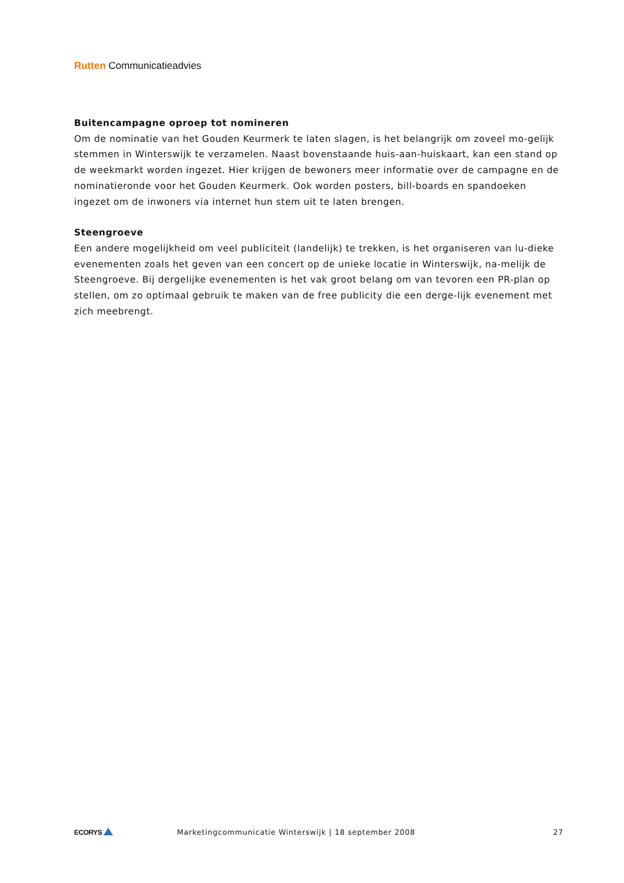Rutten Communicatieadvies
Buitencampagne oproep tot nomineren
Om de nominatie van het Gouden Keurmerk te laten slagen, is het belangrijk om zoveel mo-gelijk stemmen in Winterswijk te verzamelen. Naast bovenstaande huis-aan-huiskaart, kan een stand op de weekmarkt worden ingezet. Hier krijgen de bewoners meer informatie over de campagne en de nominatieronde voor het Gouden Keurmerk. Ook worden posters, bill-boards en spandoeken ingezet om de inwoners via internet hun stem uit te laten brengen.
Steengroeve
Een andere mogelijkheid om veel publiciteit (landelijk) te trekken, is het organiseren van lu-dieke evenementen zoals het geven van een concert op de unieke locatie in Winterswijk, na-melijk de Steengroeve. Bij dergelijke evenementen is het vak groot belang om van tevoren een PR-plan op stellen, om zo optimaal gebruik te maken van de free publicity die een derge-lijk evenement met zich meebrengt.
ECORYS
Marketingcommunicatie Winterswijk | 18 september 2008
27